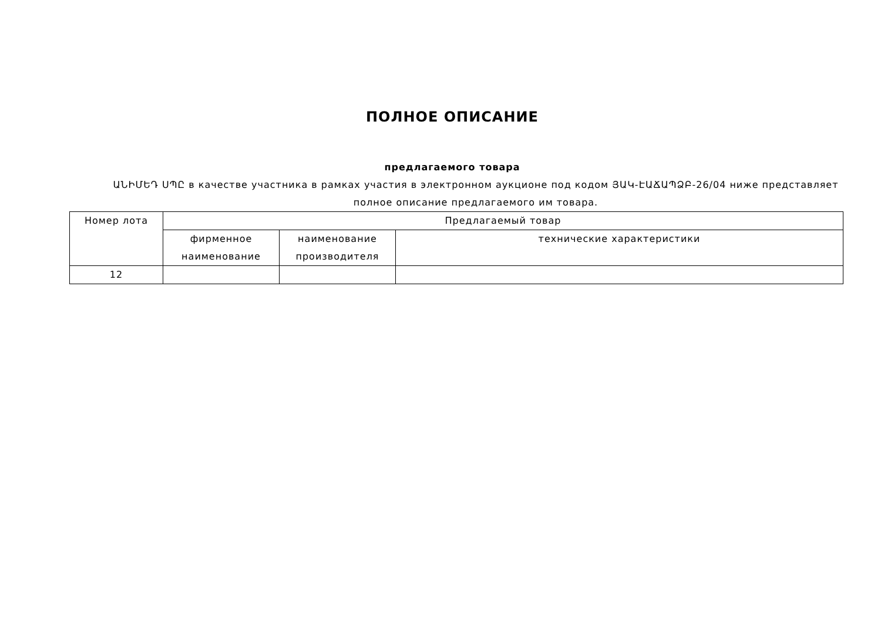ПОЛНОЕ ОПИСАНИЕ
предлагаемого товара
ԱՆԻՄԵԴ ՍՊԸ в качестве участника в рамках участия в электронном аукционе под кодом ՅԱԿ-ԷԱՃԱՊՁԲ-26/04 ниже представляет полное описание предлагаемого им товара.
| Номер лота | Предлагаемый товар | | |
| --- | --- | --- | --- |
| | фирменное наименование | наименование производителя | технические характеристики |
| 12 | | | |